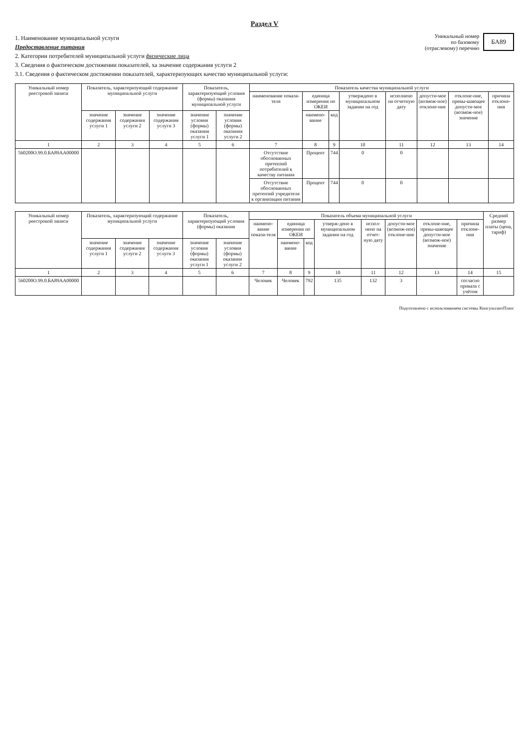Раздел V
1. Наименование муниципальной услуги
Предоставление питания
2. Категории потребителей муниципальной услуги физические лица
3. Сведения о фактическом достижении показателей, ха значение содержания услуги 2
3.1. Сведения о фактическом достижении показателей, характеризующих качество муниципальной услуги:
Уникальный номер
по базовому
(отраслевому) перечню
БА89
| Уникальный номер реестровой записи | Показатель, характеризующий содержание муниципальной услуги | | | Показатель, характеризующий условия (формы) оказания муниципальной услуги | | Показатель качества муниципальной услуги | | | | | | | |
| --- | --- | --- | --- | --- | --- | --- | --- | --- | --- | --- | --- | --- | --- |
| | | | | | | наименование показа-теля | единица измерения по ОКЕИ | | утверждено в муниципальном задании на год | исполнено на отчетную дату | допусти-мое (возмож-ное) отклоне-ние | отклоне-ние, превы-шающее допусти-мое (возмож-ное) значение | причина отклоне-ния |
| | значение содержания услуги 1 | значение содержания услуги 2 | значение содержания услуги 3 | значение условия (формы) оказания услуги 1 | значение условия (формы) оказания услуги 2 | | наимено-вание | код | | | | | |
| 1 | 2 | 3 | 4 | 5 | 6 | 7 | 8 | 9 | 10 | 11 | 12 | 13 | 14 |
| 560200О.99.0.БА89АА00000 | | | | | | Отсутствие обоснованных претензий потребителей к качеству питания | Процент | 744 | 0 | 0 | | | |
| | | | | | | Отсутствие обоснованных претензий учредителя к организации питания | Процент | 744 | 0 | 0 | | | |
| Уникальный номер реестровой записи | Показатель, характеризующий содержание муниципальной услуги | | | Показатель, характеризующий условия (формы) оказания | | Показатель объема муниципальной услуги | | | | | | | | Средний размер платы (цена, тариф) |
| --- | --- | --- | --- | --- | --- | --- | --- | --- | --- | --- | --- | --- | --- | --- |
| | | | | | | наимено-вание показа-теля | единица измерения по ОКЕИ | | утверж-дено в муниципальном задании на год | испол-нено на отчет-ную дату | допусти-мое (возмож-ное) отклоне-ние | отклоне-ние, превы-шающее допусти-мое (возмож-ное) значение | причина отклоне-ния | |
| | значение содержания услуги 1 | значение содержания услуги 2 | значение содержания услуги 3 | значение условия (формы) оказания услуги 1 | значение условия (формы) оказания услуги 2 | | наимено-вание | код | | | | | | |
| 1 | 2 | 3 | 4 | 5 | 6 | 7 | 8 | 9 | 10 | 11 | 12 | 13 | 14 | 15 |
| 560200О.99.0.БА89АА00000 | | | | | | Человек | Человек | 792 | 135 | 132 | 3 | | согласно приказа с учётом | |
Подготовлено с использованием системы КонсультантПлюс